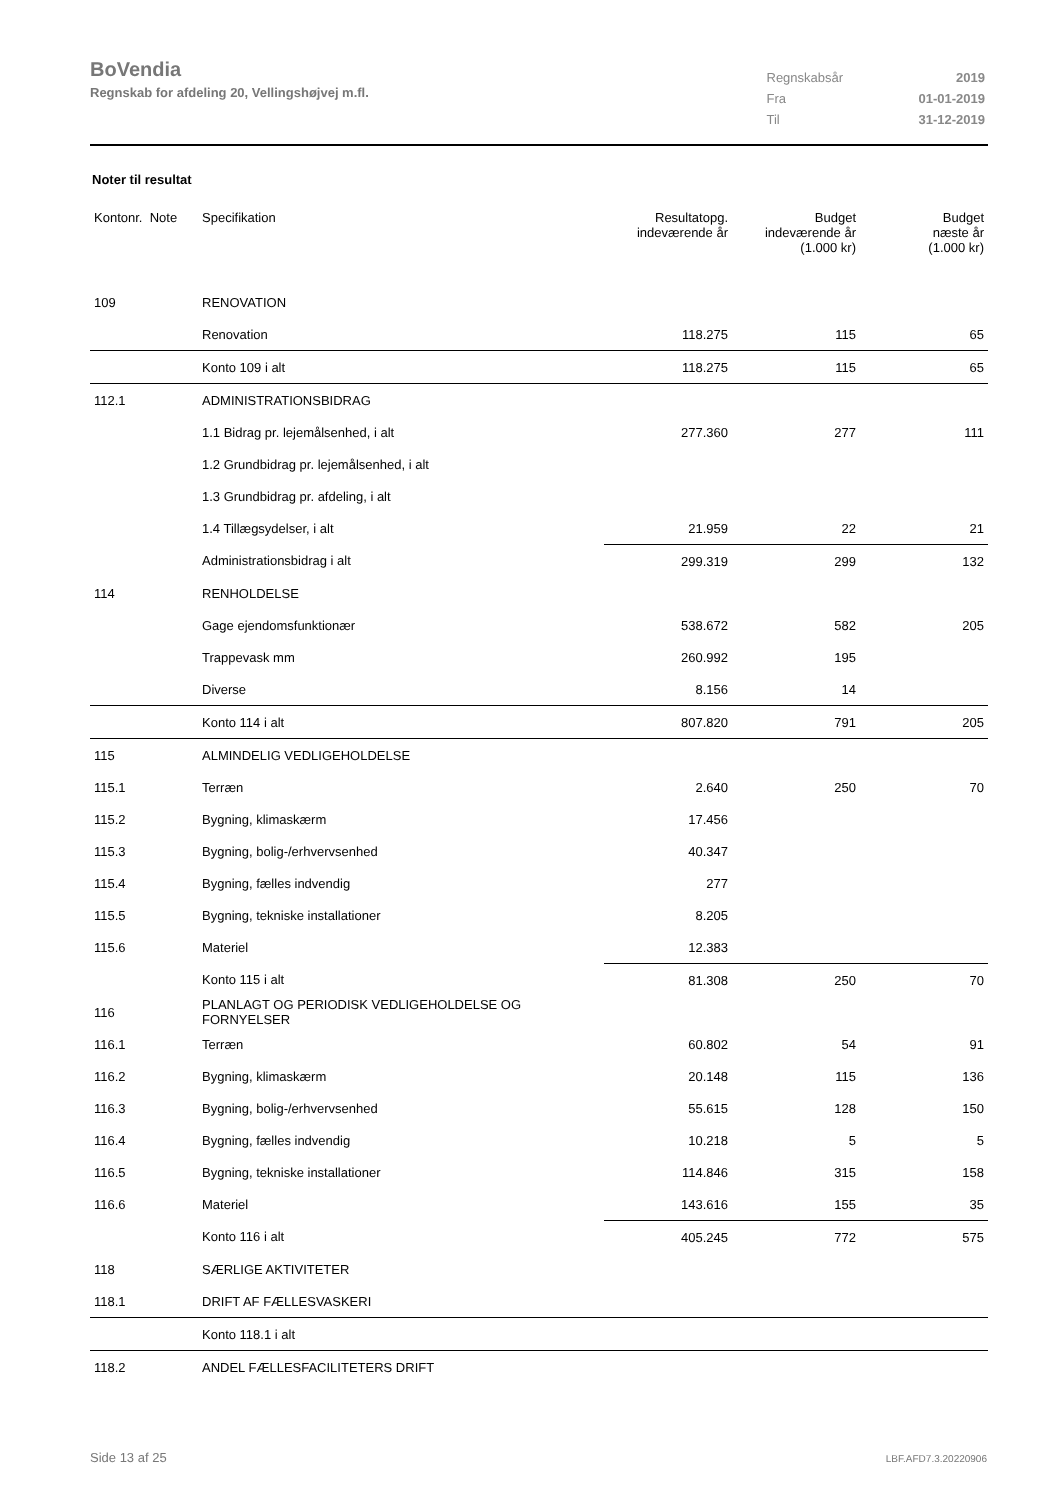BoVendia
Regnskab for afdeling 20, Vellingshøjvej m.fl.
| Regnskabsår | 2019 |
| Fra | 01-01-2019 |
| Til | 31-12-2019 |
Noter til resultat
| Kontonr. Note | Specifikation | Resultatopg. indeværende år | Budget indeværende år (1.000 kr) | Budget næste år (1.000 kr) |
| --- | --- | --- | --- | --- |
| 109 | RENOVATION | | | |
| | Renovation | 118.275 | 115 | 65 |
| | Konto 109 i alt | 118.275 | 115 | 65 |
| 112.1 | ADMINISTRATIONSBIDRAG | | | |
| | 1.1 Bidrag pr. lejemålsenhed, i alt | 277.360 | 277 | 111 |
| | 1.2 Grundbidrag pr. lejemålsenhed, i alt | | | |
| | 1.3 Grundbidrag pr. afdeling, i alt | | | |
| | 1.4 Tillægsydelser, i alt | 21.959 | 22 | 21 |
| | Administrationsbidrag i alt | 299.319 | 299 | 132 |
| 114 | RENHOLDELSE | | | |
| | Gage ejendomsfunktionær | 538.672 | 582 | 205 |
| | Trappevask mm | 260.992 | 195 | |
| | Diverse | 8.156 | 14 | |
| | Konto 114 i alt | 807.820 | 791 | 205 |
| 115 | ALMINDELIG VEDLIGEHOLDELSE | | | |
| 115.1 | Terræn | 2.640 | 250 | 70 |
| 115.2 | Bygning, klimaskærm | 17.456 | | |
| 115.3 | Bygning, bolig-/erhvervsenhed | 40.347 | | |
| 115.4 | Bygning, fælles indvendig | 277 | | |
| 115.5 | Bygning, tekniske installationer | 8.205 | | |
| 115.6 | Materiel | 12.383 | | |
| | Konto 115 i alt | 81.308 | 250 | 70 |
| 116 | PLANLAGT OG PERIODISK VEDLIGEHOLDELSE OG FORNYELSER | | | |
| 116.1 | Terræn | 60.802 | 54 | 91 |
| 116.2 | Bygning, klimaskærm | 20.148 | 115 | 136 |
| 116.3 | Bygning, bolig-/erhvervsenhed | 55.615 | 128 | 150 |
| 116.4 | Bygning, fælles indvendig | 10.218 | 5 | 5 |
| 116.5 | Bygning, tekniske installationer | 114.846 | 315 | 158 |
| 116.6 | Materiel | 143.616 | 155 | 35 |
| | Konto 116 i alt | 405.245 | 772 | 575 |
| 118 | SÆRLIGE AKTIVITETER | | | |
| 118.1 | DRIFT AF FÆLLESVASKERI | | | |
| | Konto 118.1 i alt | | | |
| 118.2 | ANDEL FÆLLESFACILITETERS DRIFT | | | |
Side 13 af 25 LBF.AFD7.3.20220906